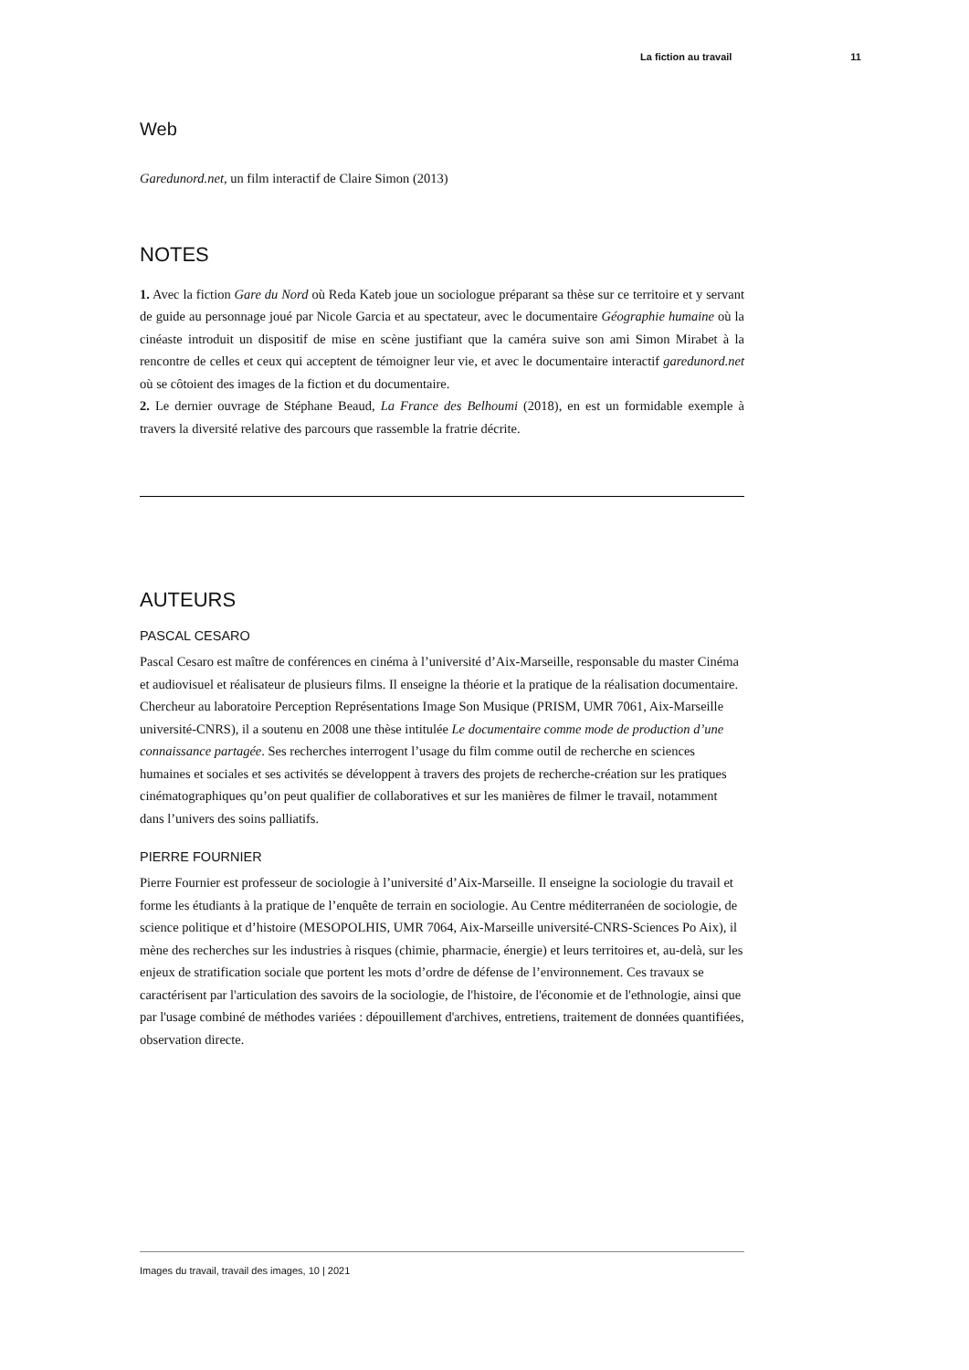La fiction au travail 11
Web
Garedunord.net, un film interactif de Claire Simon (2013)
NOTES
1. Avec la fiction Gare du Nord où Reda Kateb joue un sociologue préparant sa thèse sur ce territoire et y servant de guide au personnage joué par Nicole Garcia et au spectateur, avec le documentaire Géographie humaine où la cinéaste introduit un dispositif de mise en scène justifiant que la caméra suive son ami Simon Mirabet à la rencontre de celles et ceux qui acceptent de témoigner leur vie, et avec le documentaire interactif garedunord.net où se côtoient des images de la fiction et du documentaire.
2. Le dernier ouvrage de Stéphane Beaud, La France des Belhoumi (2018), en est un formidable exemple à travers la diversité relative des parcours que rassemble la fratrie décrite.
AUTEURS
PASCAL CESARO
Pascal Cesaro est maître de conférences en cinéma à l’université d’Aix-Marseille, responsable du master Cinéma et audiovisuel et réalisateur de plusieurs films. Il enseigne la théorie et la pratique de la réalisation documentaire. Chercheur au laboratoire Perception Représentations Image Son Musique (PRISM, UMR 7061, Aix-Marseille université-CNRS), il a soutenu en 2008 une thèse intitulée Le documentaire comme mode de production d’une connaissance partagée. Ses recherches interrogent l’usage du film comme outil de recherche en sciences humaines et sociales et ses activités se développent à travers des projets de recherche-création sur les pratiques cinématographiques qu’on peut qualifier de collaboratives et sur les manières de filmer le travail, notamment dans l’univers des soins palliatifs.
PIERRE FOURNIER
Pierre Fournier est professeur de sociologie à l’université d’Aix-Marseille. Il enseigne la sociologie du travail et forme les étudiants à la pratique de l’enquête de terrain en sociologie. Au Centre méditerranéen de sociologie, de science politique et d’histoire (MESOPOLHIS, UMR 7064, Aix-Marseille université-CNRS-Sciences Po Aix), il mène des recherches sur les industries à risques (chimie, pharmacie, énergie) et leurs territoires et, au-delà, sur les enjeux de stratification sociale que portent les mots d’ordre de défense de l’environnement. Ces travaux se caractérisent par l'articulation des savoirs de la sociologie, de l'histoire, de l'économie et de l'ethnologie, ainsi que par l'usage combiné de méthodes variées : dépouillement d'archives, entretiens, traitement de données quantifiées, observation directe.
Images du travail, travail des images, 10 | 2021